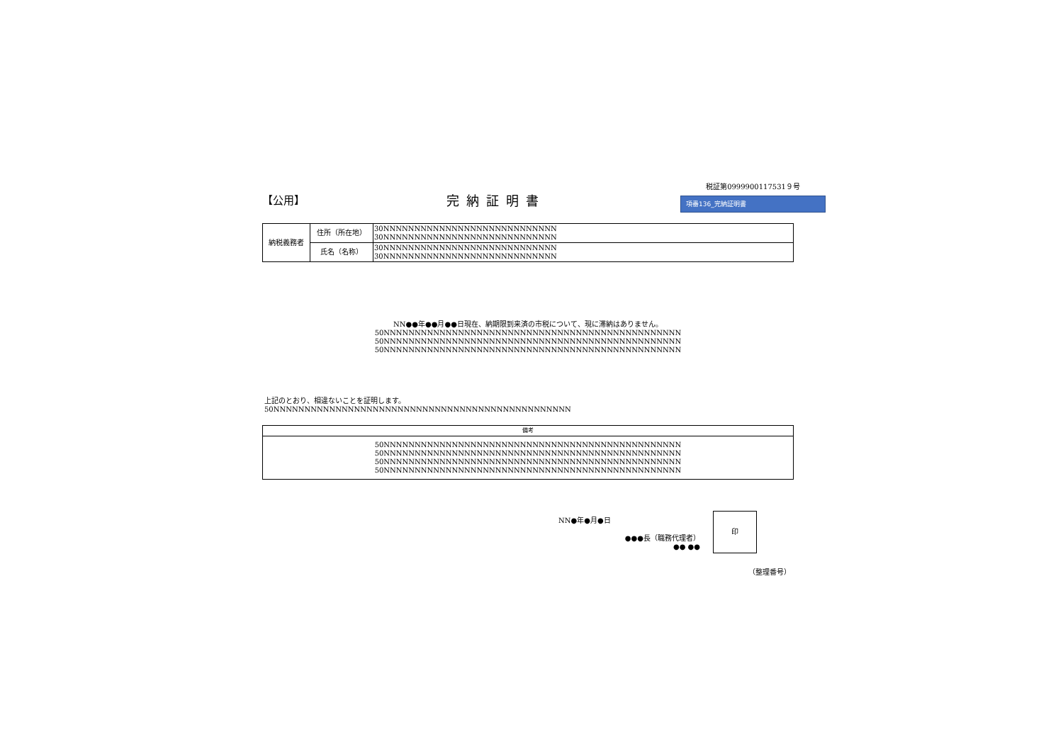【公用】
完納証明書
税証第0999900117531９号
項番136_完納証明書
| 納税義務者 | 住所（所在地） | 30NNNNNNNNNNNNNNNNNNNNNNNNNNNN 30NNNNNNNNNNNNNNNNNNNNNNNNNNNN |
| | 氏名（名称） | 30NNNNNNNNNNNNNNNNNNNNNNNNNNNN 30NNNNNNNNNNNNNNNNNNNNNNNNNNNN |
NN●●年●●月●●日現在、納期限到来済の市税について、現に滞納はありません。
50NNNNNNNNNNNNNNNNNNNNNNNNNNNNNNNNNNNNNNNNNNNNNNNN
50NNNNNNNNNNNNNNNNNNNNNNNNNNNNNNNNNNNNNNNNNNNNNNNN
50NNNNNNNNNNNNNNNNNNNNNNNNNNNNNNNNNNNNNNNNNNNNNNNN
上記のとおり、相違ないことを証明します。
50NNNNNNNNNNNNNNNNNNNNNNNNNNNNNNNNNNNNNNNNNNNNNNNN
| 備考 |
| --- |
| 50NNNNNNNNNNNNNNNNNNNNNNNNNNNNNNNNNNNNNNNNNNNNNNNN 50NNNNNNNNNNNNNNNNNNNNNNNNNNNNNNNNNNNNNNNNNNNNNNNN 50NNNNNNNNNNNNNNNNNNNNNNNNNNNNNNNNNNNNNNNNNNNNNNNN 50NNNNNNNNNNNNNNNNNNNNNNNNNNNNNNNNNNNNNNNNNNNNNNNN |
NN●年●月●日
●●●長（職務代理者）
●● ●●
印
（整理番号）